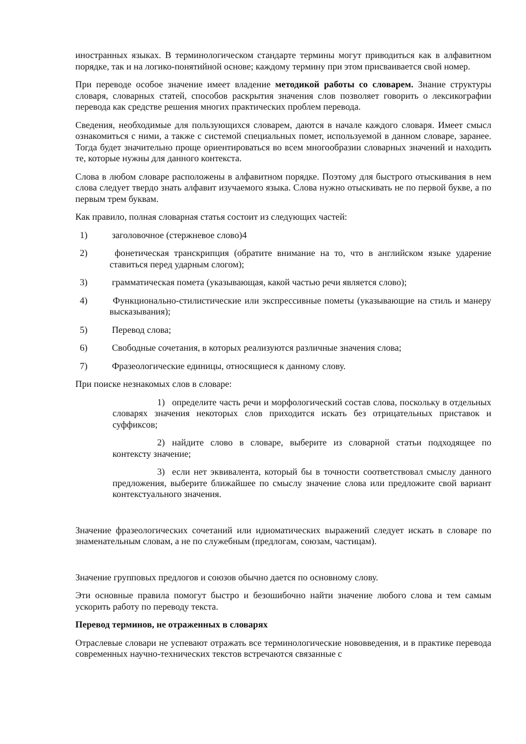иностранных языках. В терминологическом стандарте термины могут приводиться как в алфавитном порядке, так и на логико-понятийной основе; каждому термину при этом присваивается свой номер.
При переводе особое значение имеет владение методикой работы со словарем. Знание структуры словаря, словарных статей, способов раскрытия значения слов позволяет говорить о лексикографии перевода как средстве решения многих практических проблем перевода.
Сведения, необходимые для пользующихся словарем, даются в начале каждого словаря. Имеет смысл ознакомиться с ними, а также с системой специальных помет, используемой в данном словаре, заранее. Тогда будет значительно проще ориентироваться во всем многообразии словарных значений и находить те, которые нужны для данного контекста.
Слова в любом словаре расположены в алфавитном порядке. Поэтому для быстрого отыскивания в нем слова следует твердо знать алфавит изучаемого языка. Слова нужно отыскивать не по первой букве, а по первым трем буквам.
Как правило, полная словарная статья состоит из следующих частей:
1) заголовочное (стержневое слово)4
2) фонетическая транскрипция (обратите внимание на то, что в английском языке ударение ставиться перед ударным слогом);
3) грамматическая помета (указывающая, какой частью речи является слово);
4) Функционально-стилистические или экспрессивные пометы (указывающие на стиль и манеру высказывания);
5) Перевод слова;
6) Свободные сочетания, в которых реализуются различные значения слова;
7) Фразеологические единицы, относящиеся к данному слову.
При поиске незнакомых слов в словаре:
1) определите часть речи и морфологический состав слова, поскольку в отдельных словарях значения некоторых слов приходится искать без отрицательных приставок и суффиксов;
2) найдите слово в словаре, выберите из словарной статьи подходящее по контексту значение;
3) если нет эквивалента, который бы в точности соответствовал смыслу данного предложения, выберите ближайшее по смыслу значение слова или предложите свой вариант контекстуального значения.
Значение фразеологических сочетаний или идиоматических выражений следует искать в словаре по знаменательным словам, а не по служебным (предлогам, союзам, частицам).
Значение групповых предлогов и союзов обычно дается по основному слову.
Эти основные правила помогут быстро и безошибочно найти значение любого слова и тем самым ускорить работу по переводу текста.
Перевод терминов, не отраженных в словарях
Отраслевые словари не успевают отражать все терминологические нововведения, и в практике перевода современных научно-технических текстов встречаются связанные с